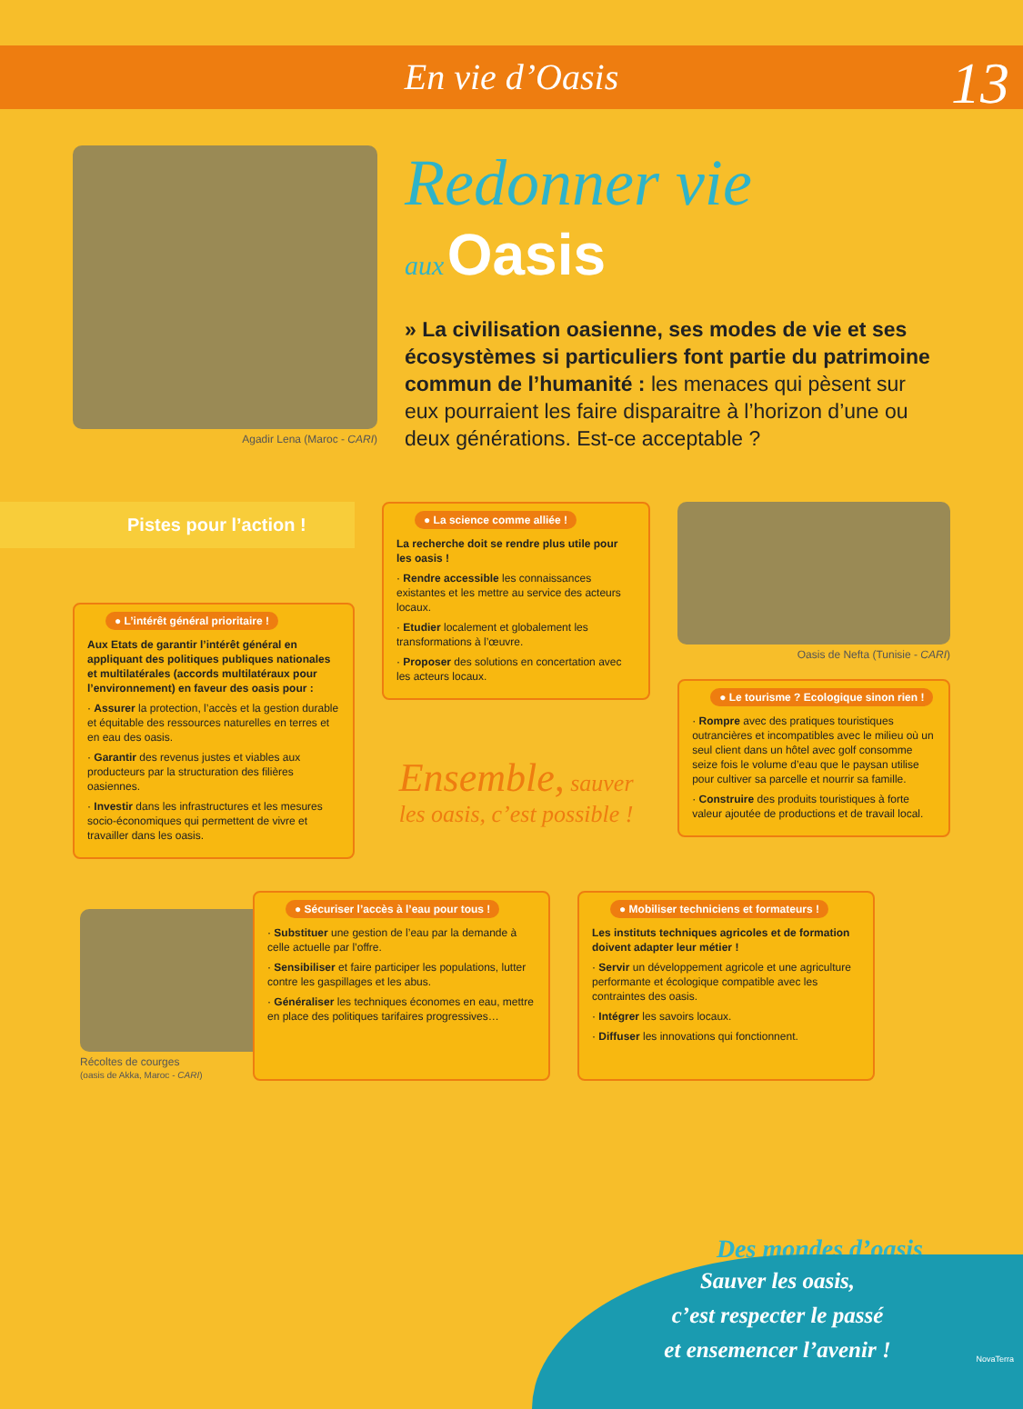13
En vie d’Oasis
Agadir Lena (Maroc - CARI)
Redonner vie
aux Oasis
» La civilisation oasienne, ses modes de vie et ses écosystèmes si particuliers font partie du patrimoine commun de l’humanité : les menaces qui pèsent sur eux pourraient les faire disparaitre à l’horizon d’une ou deux générations. Est-ce acceptable ?
Pistes pour l’action !
● L’intérêt général prioritaire !
Aux Etats de garantir l’intérêt général en appliquant des politiques publiques nationales et multilatérales (accords multilatéraux pour l’environnement) en faveur des oasis pour :
· Assurer la protection, l’accès et la gestion durable et équitable des ressources naturelles en terres et en eau des oasis.
· Garantir des revenus justes et viables aux producteurs par la structuration des filières oasiennes.
· Investir dans les infrastructures et les mesures socio-économiques qui permettent de vivre et travailler dans les oasis.
● La science comme alliée !
La recherche doit se rendre plus utile pour les oasis !
· Rendre accessible les connaissances existantes et les mettre au service des acteurs locaux.
· Etudier localement et globalement les transformations à l’œuvre.
· Proposer des solutions en concertation avec les acteurs locaux.
Ensemble, sauver
les oasis, c’est possible !
Oasis de Nefta (Tunisie - CARI)
● Le tourisme ? Ecologique sinon rien !
· Rompre avec des pratiques touristiques outrancières et incompatibles avec le milieu où un seul client dans un hôtel avec golf consomme seize fois le volume d’eau que le paysan utilise pour cultiver sa parcelle et nourrir sa famille.
· Construire des produits touristiques à forte valeur ajoutée de productions et de travail local.
Récoltes de courges
(oasis de Akka, Maroc - CARI)
● Sécuriser l’accès à l’eau pour tous !
· Substituer une gestion de l’eau par la demande à celle actuelle par l’offre.
· Sensibiliser et faire participer les populations, lutter contre les gaspillages et les abus.
· Généraliser les techniques économes en eau, mettre en place des politiques tarifaires progressives…
● Mobiliser techniciens et formateurs !
Les instituts techniques agricoles et de formation doivent adapter leur métier !
· Servir un développement agricole et une agriculture performante et écologique compatible avec les contraintes des oasis.
· Intégrer les savoirs locaux.
· Diffuser les innovations qui fonctionnent.
Des mondes d’oasis
Sauver les oasis,
c’est respecter le passé
et ensemencer l’avenir !
NovaTerra